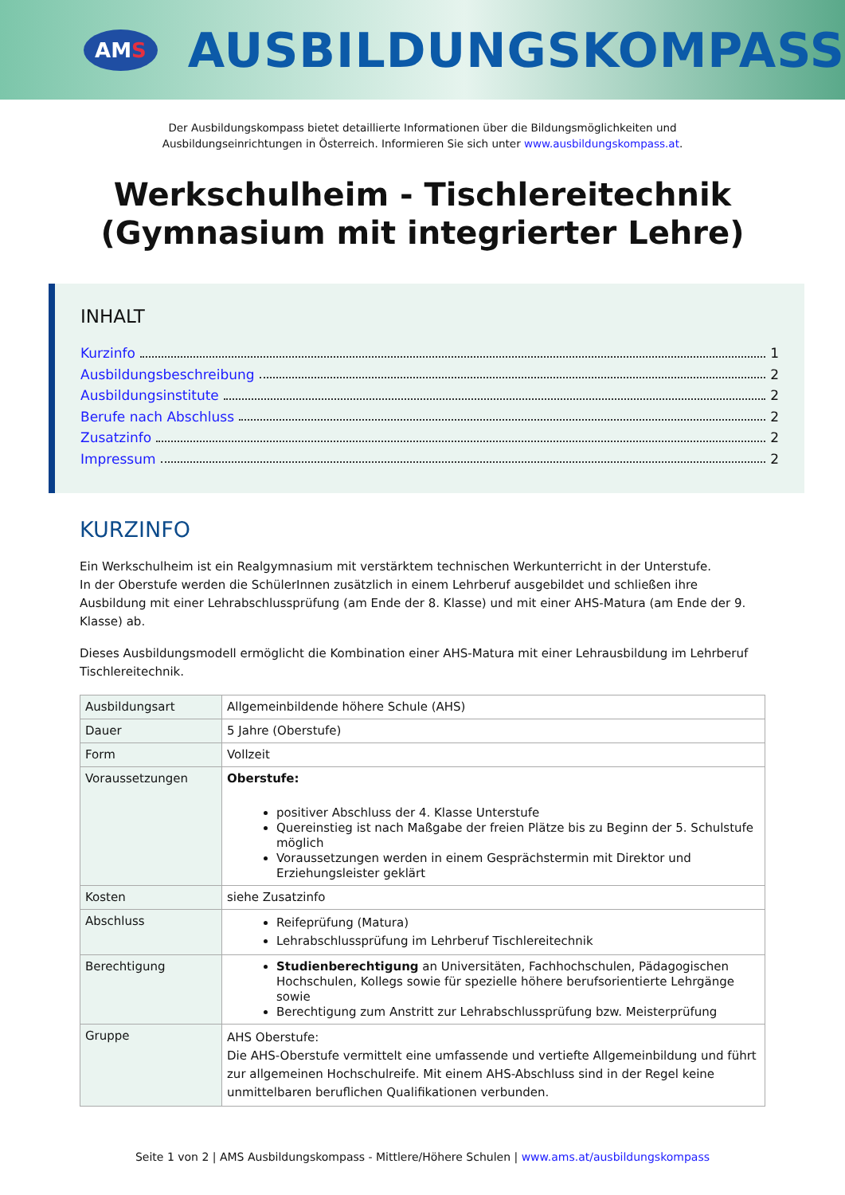AM S
AUSBILDUNGSKOMPASS
Der Ausbildungskompass bietet detaillierte Informationen über die Bildungsmöglichkeiten und
Ausbildungseinrichtungen in Österreich. Informieren Sie sich unter www.ausbildungskompass.at.
Werkschulheim - Tischlereitechnik
(Gymnasium mit integrierter Lehre)
INHALT
Kurzinfo 1
Ausbildungsbeschreibung 2
Ausbildungsinstitute 2
Berufe nach Abschluss 2
Zusatzinfo 2
Impressum 2
KURZINFO
Ein Werkschulheim ist ein Realgymnasium mit verstärktem technischen Werkunterricht in der Unterstufe.
In der Oberstufe werden die SchülerInnen zusätzlich in einem Lehrberuf ausgebildet und schließen ihre Ausbildung mit einer Lehrabschlussprüfung (am Ende der 8. Klasse) und mit einer AHS-Matura (am Ende der 9. Klasse) ab.
Dieses Ausbildungsmodell ermöglicht die Kombination einer AHS-Matura mit einer Lehrausbildung im Lehrberuf Tischlereitechnik.
| Ausbildungsart | Allgemeinbildende höhere Schule (AHS) |
| Dauer | 5 Jahre (Oberstufe) |
| Form | Vollzeit |
| Voraussetzungen | Oberstufe: positiver Abschluss der 4. Klasse Unterstufe Quereinstieg ist nach Maßgabe der freien Plätze bis zu Beginn der 5. Schulstufe möglich Voraussetzungen werden in einem Gesprächstermin mit Direktor und Erziehungsleister geklärt |
| Kosten | siehe Zusatzinfo |
| Abschluss | Reifeprüfung (Matura) Lehrabschlussprüfung im Lehrberuf Tischlereitechnik |
| Berechtigung | Studienberechtigung an Universitäten, Fachhochschulen, Pädagogischen Hochschulen, Kollegs sowie für spezielle höhere berufsorientierte Lehrgänge sowie Berechtigung zum Anstritt zur Lehrabschlussprüfung bzw. Meisterprüfung |
| Gruppe | AHS Oberstufe: Die AHS-Oberstufe vermittelt eine umfassende und vertiefte Allgemeinbildung und führt zur allgemeinen Hochschulreife. Mit einem AHS-Abschluss sind in der Regel keine unmittelbaren beruflichen Qualifikationen verbunden. |
Seite 1 von 2 | AMS Ausbildungskompass - Mittlere/Höhere Schulen | www.ams.at/ausbildungskompass